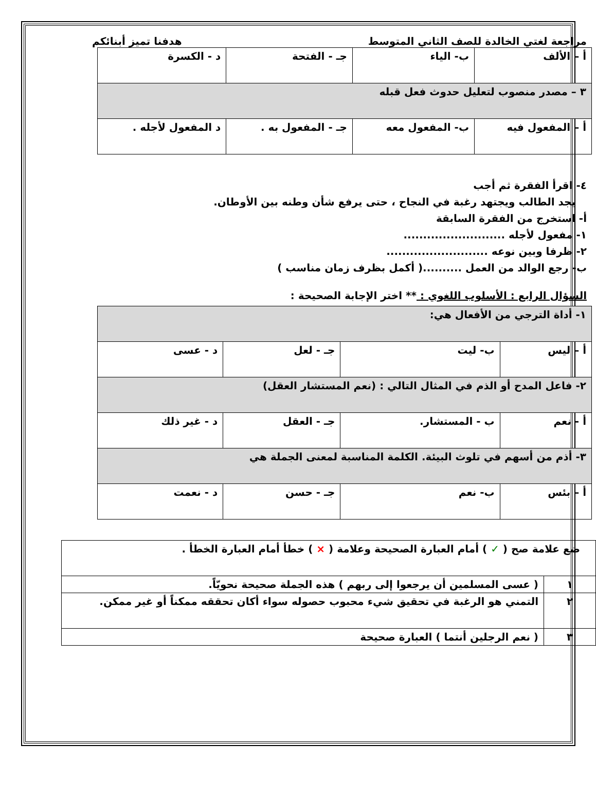مراجعة لغتي الخالدة للصف الثاني المتوسط هدفنا تميز أبنائكم
| أ – الألف | ب- الياء | جـ - الفتحة | د - الكسرة |
| ٣ – مصدر منصوب لتعليل حدوث فعل قبله | | | |
| أ – المفعول فيه | ب- المفعول معه | جـ - المفعول به . | د المفعول لأجله . |
٤- اقرأ الفقرة ثم أجب
يجد الطالب ويجتهد رغبة في النجاح ، حتى يرفع شأن وطنه بين الأوطان.
أ- استخرج من الفقرة السابقة
١- مفعول لأجله ..........................
٢- ظرفا وبين نوعه ..........................
ب- رجع الوالد من العمل ..........( أكمل بظرف زمان مناسب )
السؤال الرابع : الأسلوب اللغوي : ** اختر الإجابة الصحيحة :
| ١- أداة الترجي من الأفعال هي: | | | |
| أ – ليس | ب- ليت | جـ - لعل | د - عسى |
| ٢- فاعل المدح أو الذم في المثال التالي : (نعم المستشار العقل) | | | |
| أ - نعم | ب - المستشار. | جـ - العقل | د - غير ذلك |
| ٣- أذم من أسهم في تلوث البيئة. الكلمة المناسبة لمعنى الجملة هي | | | |
| أ – بئس | ب- نعم | جـ - حسن | د - نعمت |
| ضع علامة صح ( ✓ ) أمام العبارة الصحيحة وعلامة ( × ) خطأ أمام العبارة الخطأ . | |
| ١ | ( عسى المسلمين أن يرجعوا إلى ربهم ) هذه الجملة صحيحة نحويّاً. |
| ٢ | التمني هو الرغبة في تحقيق شيء محبوب حصوله سواء أكان تحققه ممكناً أو غير ممكن. |
| ٣ | ( نعم الرجلين أنتما ) العبارة صحيحة |